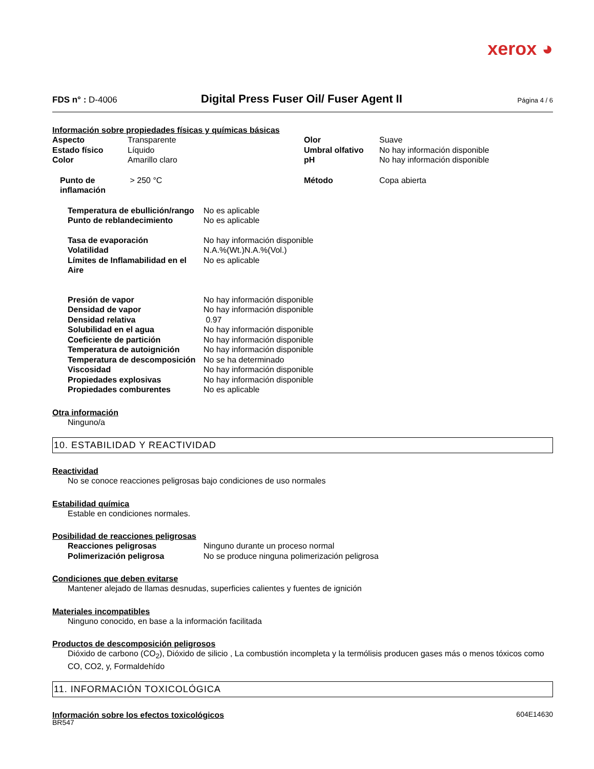xerox ◕
FDS n° : D-4006
Digital Press Fuser Oil/ Fuser Agent II
Página 4 / 6
Información sobre propiedades físicas y químicas básicas
| Aspecto | Transparente | Olor | Suave |
| Estado físico | Líquido | Umbral olfativo | No hay información disponible |
| Color | Amarillo claro | pH | No hay información disponible |
| Punto de inflamación | > 250 °C | Método | Copa abierta |
| Temperatura de ebullición/rango | No es aplicable |
| Punto de reblandecimiento | No es aplicable |
| Tasa de evaporación | No hay información disponible |
| Volatilidad | N.A.%(Wt.)N.A.%(Vol.) |
| Límites de Inflamabilidad en el Aire | No es aplicable |
| Presión de vapor | No hay información disponible |
| Densidad de vapor | No hay información disponible |
| Densidad relativa | 0.97 |
| Solubilidad en el agua | No hay información disponible |
| Coeficiente de partición | No hay información disponible |
| Temperatura de autoignición | No hay información disponible |
| Temperatura de descomposición | No se ha determinado |
| Viscosidad | No hay información disponible |
| Propiedades explosivas | No hay información disponible |
| Propiedades comburentes | No es aplicable |
Otra información
Ninguno/a
10. ESTABILIDAD Y REACTIVIDAD
Reactividad
No se conoce reacciones peligrosas bajo condiciones de uso normales
Estabilidad química
Estable en condiciones normales.
Posibilidad de reacciones peligrosas
| Reacciones peligrosas | Ninguno durante un proceso normal |
| Polimerización peligrosa | No se produce ninguna polimerización peligrosa |
Condiciones que deben evitarse
Mantener alejado de llamas desnudas, superficies calientes y fuentes de ignición
Materiales incompatibles
Ninguno conocido, en base a la información facilitada
Productos de descomposición peligrosos
Dióxido de carbono (CO<sub>2</sub>), Dióxido de silicio , La combustión incompleta y la termólisis producen gases más o menos tóxicos como CO, CO2, y, Formaldehído
11. INFORMACIÓN TOXICOLÓGICA
Información sobre los efectos toxicológicos
604E14630
BR547